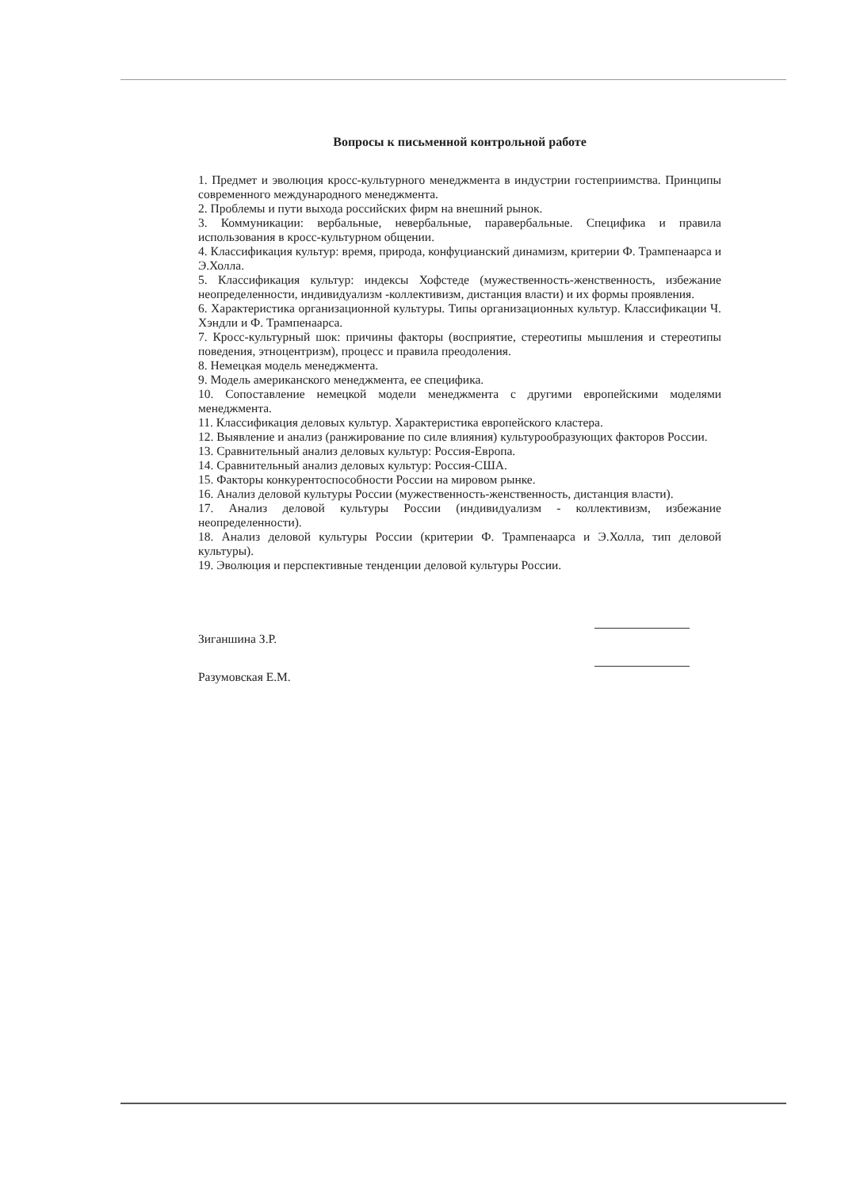Вопросы к письменной контрольной работе
1. Предмет и эволюция кросс-культурного менеджмента в индустрии гостеприимства. Принципы современного международного менеджмента.
2. Проблемы и пути выхода российских фирм на внешний рынок.
3. Коммуникации: вербальные, невербальные, паравербальные. Специфика и правила использования в кросс-культурном общении.
4. Классификация культур: время, природа, конфуцианский динамизм, критерии Ф. Трампенаарса и Э.Холла.
5. Классификация культур: индексы Хофстеде (мужественность-женственность, избежание неопределенности, индивидуализм -коллективизм, дистанция власти) и их формы проявления.
6. Характеристика организационной культуры. Типы организационных культур. Классификации Ч. Хэндли и Ф. Трампенаарса.
7. Кросс-культурный шок: причины факторы (восприятие, стереотипы мышления и стереотипы поведения, этноцентризм), процесс и правила преодоления.
8. Немецкая модель менеджмента.
9. Модель американского менеджмента, ее специфика.
10. Сопоставление немецкой модели менеджмента с другими европейскими моделями менеджмента.
11. Классификация деловых культур. Характеристика европейского кластера.
12. Выявление и анализ (ранжирование по силе влияния) культурообразующих факторов России.
13. Сравнительный анализ деловых культур: Россия-Европа.
14. Сравнительный анализ деловых культур: Россия-США.
15. Факторы конкурентоспособности России на мировом рынке.
16. Анализ деловой культуры России (мужественность-женственность, дистанция власти).
17. Анализ деловой культуры России (индивидуализм - коллективизм, избежание неопределенности).
18. Анализ деловой культуры России (критерии Ф. Трампенаарса и Э.Холла, тип деловой культуры).
19. Эволюция и перспективные тенденции деловой культуры России.
Зиганшина З.Р.
Разумовская Е.М.